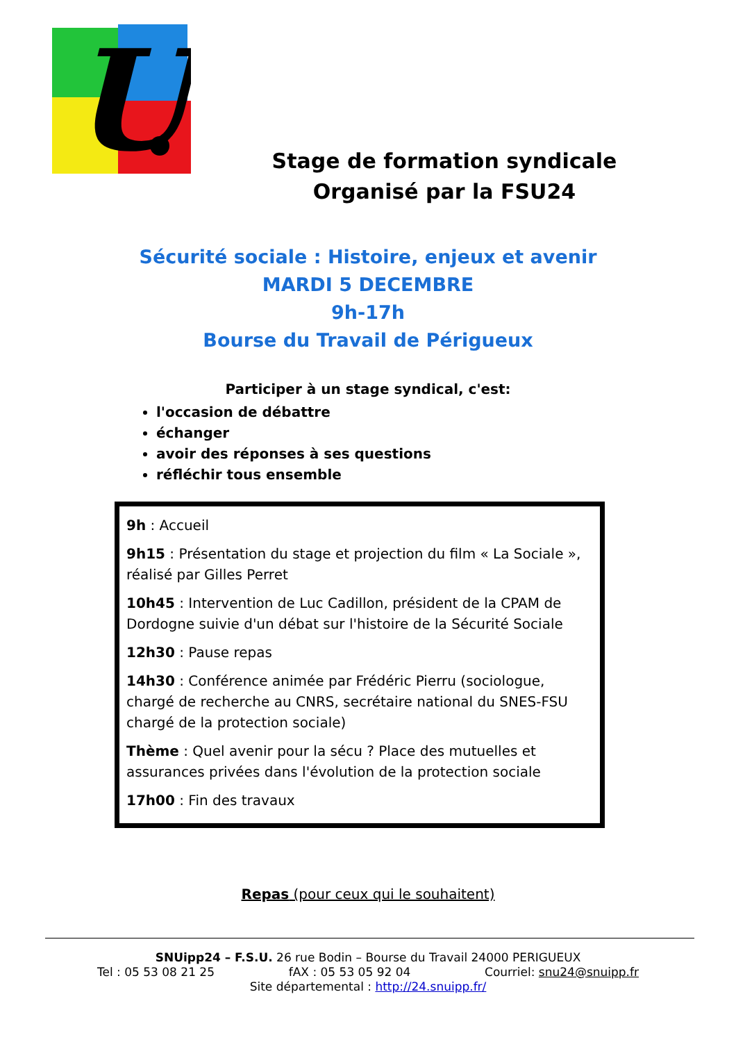U
Stage de formation syndicale
Organisé par la FSU24
Sécurité sociale : Histoire, enjeux et avenir
MARDI 5 DECEMBRE
9h-17h
Bourse du Travail de Périgueux
Participer à un stage syndical, c'est:
l'occasion de débattre
échanger
avoir des réponses à ses questions
réfléchir tous ensemble
9h : Accueil
9h15 : Présentation du stage et projection du film « La Sociale », réalisé par Gilles Perret
10h45 : Intervention de Luc Cadillon, président de la CPAM de Dordogne suivie d'un débat sur l'histoire de la Sécurité Sociale
12h30 : Pause repas
14h30 : Conférence animée par Frédéric Pierru (sociologue, chargé de recherche au CNRS, secrétaire national du SNES-FSU chargé de la protection sociale)
Thème : Quel avenir pour la sécu ? Place des mutuelles et assurances privées dans l'évolution de la protection sociale
17h00 : Fin des travaux
Repas (pour ceux qui le souhaitent)
SNUipp24 – F.S.U. 26 rue Bodin – Bourse du Travail 24000 PERIGUEUX
Tel : 05 53 08 21 25 fAX : 05 53 05 92 04 Courriel: snu24@snuipp.fr
Site départemental : http://24.snuipp.fr/